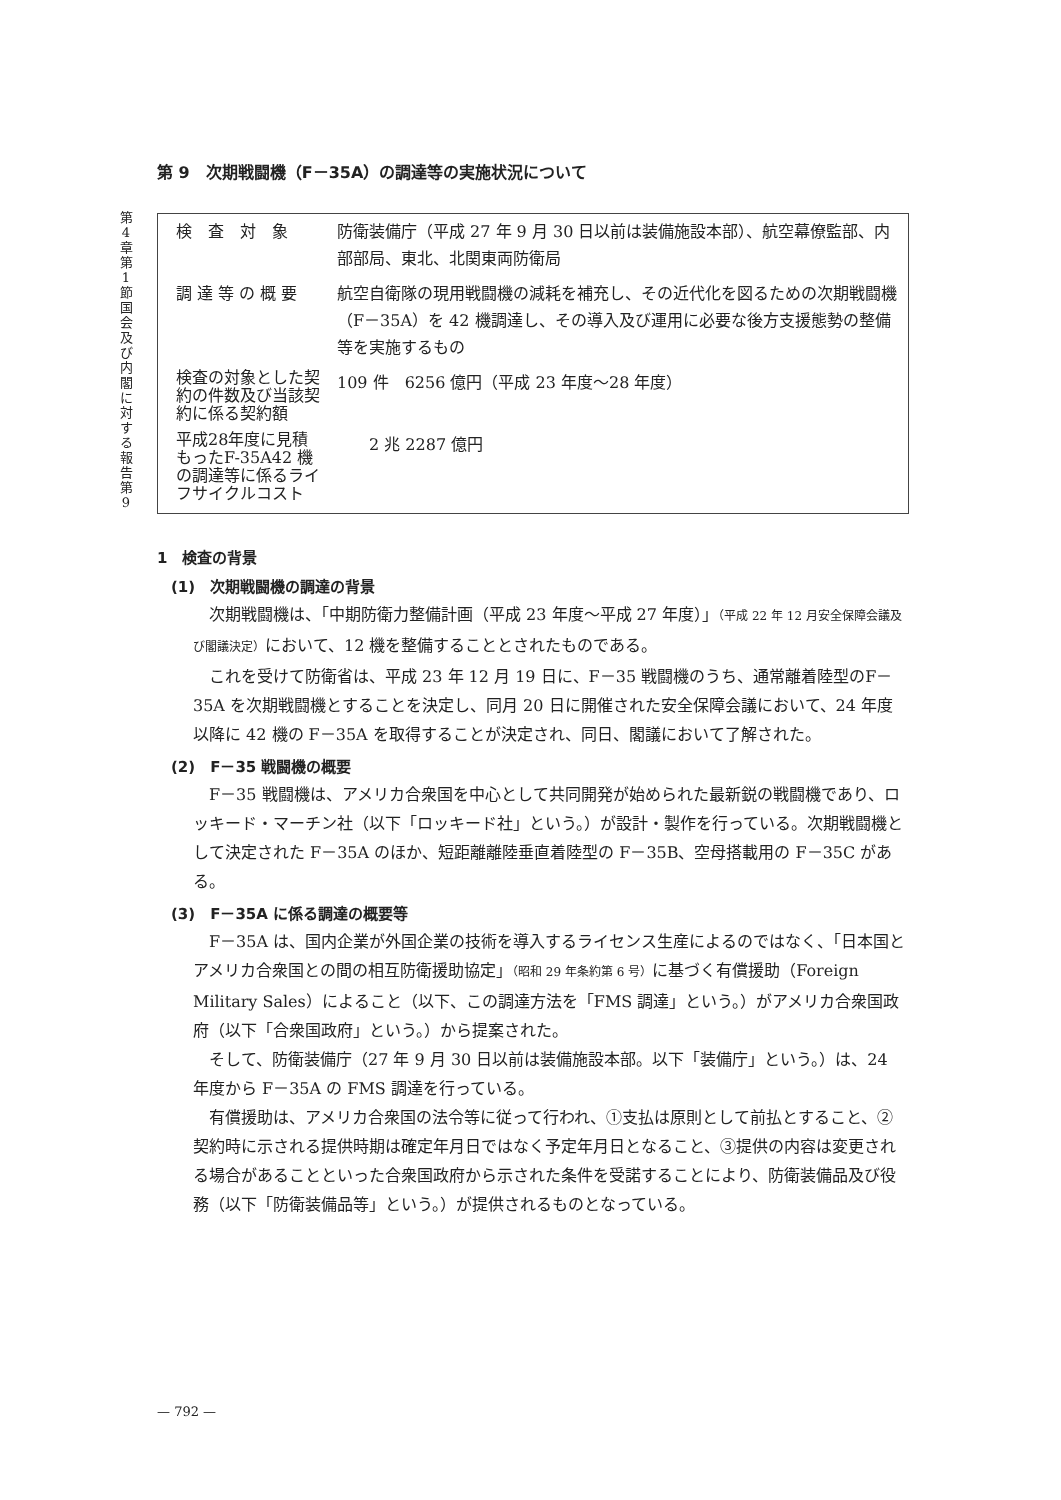第4章 第1節 国会及び内閣に対する報告 第9
第 9　次期戦闘機（F－35A）の調達等の実施状況について
| 検 査 対 象 | 防衛装備庁（平成 27 年 9 月 30 日以前は装備施設本部）、航空幕僚監部、内部部局、東北、北関東両防衛局 |
| 調 達 等 の 概 要 | 航空自衛隊の現用戦闘機の減耗を補充し、その近代化を図るための次期戦闘機（F－35A）を 42 機調達し、その導入及び運用に必要な後方支援態勢の整備等を実施するもの |
| 検査の対象とした契約の件数及び当該契約に係る契約額 | 109 件 6256 億円（平成 23 年度～28 年度） |
| 平成28年度に見積もったF-35A42 機の調達等に係るライフサイクルコスト | 2 兆 2287 億円 |
1　検査の背景
(1)　次期戦闘機の調達の背景
次期戦闘機は、「中期防衛力整備計画（平成 23 年度～平成 27 年度）」（平成 22 年 12 月安全保障会議及び閣議決定）において、12 機を整備することとされたものである。
これを受けて防衛省は、平成 23 年 12 月 19 日に、F－35 戦闘機のうち、通常離着陸型のF－35A を次期戦闘機とすることを決定し、同月 20 日に開催された安全保障会議において、24 年度以降に 42 機の F－35A を取得することが決定され、同日、閣議において了解された。
(2)　F－35 戦闘機の概要
F－35 戦闘機は、アメリカ合衆国を中心として共同開発が始められた最新鋭の戦闘機であり、ロッキード・マーチン社（以下「ロッキード社」という。）が設計・製作を行っている。次期戦闘機として決定された F－35A のほか、短距離離陸垂直着陸型の F－35B、空母搭載用の F－35C がある。
(3)　F－35A に係る調達の概要等
F－35A は、国内企業が外国企業の技術を導入するライセンス生産によるのではなく、「日本国とアメリカ合衆国との間の相互防衛援助協定」（昭和 29 年条約第 6 号）に基づく有償援助（Foreign Military Sales）によること（以下、この調達方法を「FMS 調達」という。）がアメリカ合衆国政府（以下「合衆国政府」という。）から提案された。
そして、防衛装備庁（27 年 9 月 30 日以前は装備施設本部。以下「装備庁」という。）は、24 年度から F－35A の FMS 調達を行っている。
有償援助は、アメリカ合衆国の法令等に従って行われ、①支払は原則として前払とすること、②契約時に示される提供時期は確定年月日ではなく予定年月日となること、③提供の内容は変更される場合があることといった合衆国政府から示された条件を受諾することにより、防衛装備品及び役務（以下「防衛装備品等」という。）が提供されるものとなっている。
— 792 —